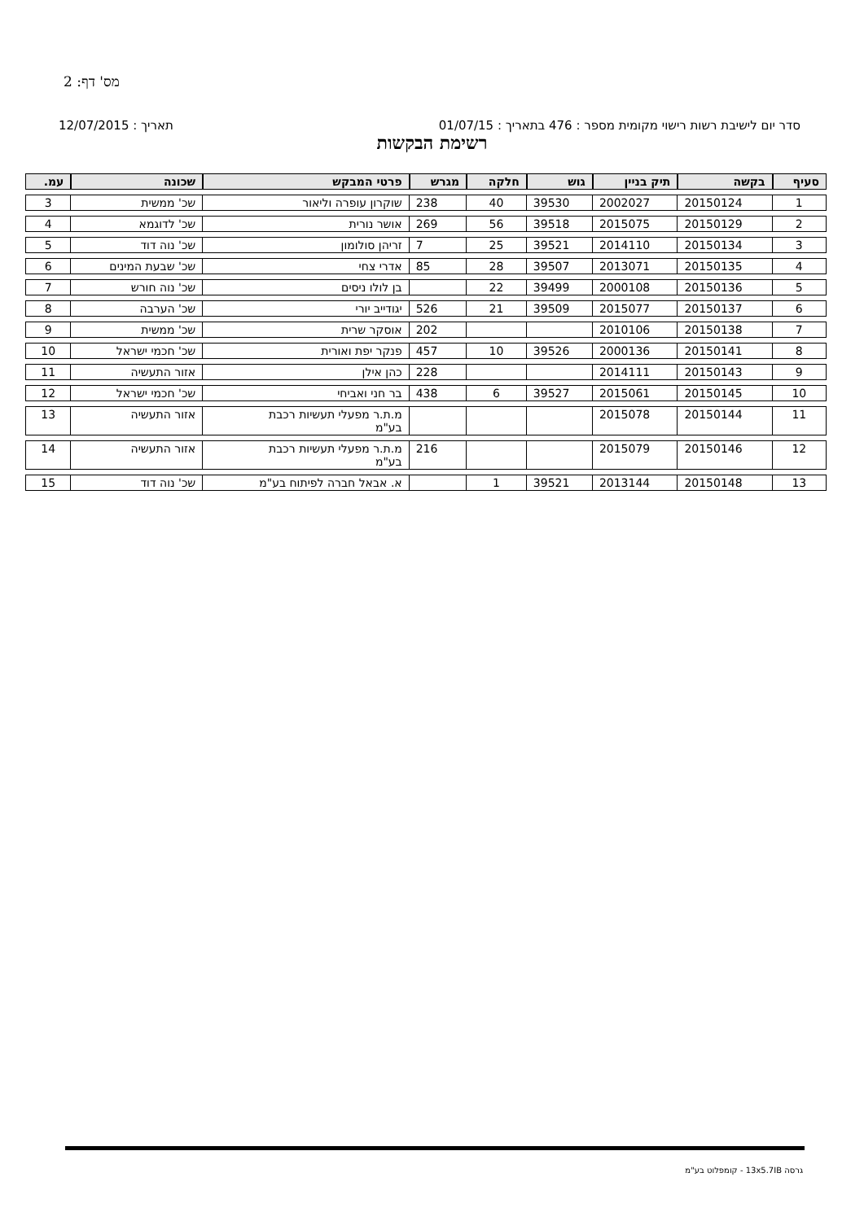מס' דף: 2
סדר יום לישיבת רשות רישוי מקומית מספר : 476 בתאריך : 01/07/15 תאריך : 12/07/2015
רשימת הבקשות
| סעיף | בקשה | תיק בניין | גוש | חלקה | מגרש | פרטי המבקש | שכונה | עמ. |
| --- | --- | --- | --- | --- | --- | --- | --- | --- |
| 1 | 20150124 | 2002027 | 39530 | 40 | 238 | שוקרון עופרה וליאור | שכ' ממשית | 3 |
| 2 | 20150129 | 2015075 | 39518 | 56 | 269 | אושר נורית | שכ' לדוגמא | 4 |
| 3 | 20150134 | 2014110 | 39521 | 25 | 7 | זריהן סולומון | שכ' נוה דוד | 5 |
| 4 | 20150135 | 2013071 | 39507 | 28 | 85 | אדרי צחי | שכ' שבעת המינים | 6 |
| 5 | 20150136 | 2000108 | 39499 | 22 | | בן לולו ניסים | שכ' נוה חורש | 7 |
| 6 | 20150137 | 2015077 | 39509 | 21 | 526 | יגודייב יורי | שכ' הערבה | 8 |
| 7 | 20150138 | 2010106 | | | 202 | אוסקר שרית | שכ' ממשית | 9 |
| 8 | 20150141 | 2000136 | 39526 | 10 | 457 | פנקר יפת ואורית | שכ' חכמי ישראל | 10 |
| 9 | 20150143 | 2014111 | | | 228 | כהן אילן | אזור התעשיה | 11 |
| 10 | 20150145 | 2015061 | 39527 | 6 | 438 | בר חני ואביחי | שכ' חכמי ישראל | 12 |
| 11 | 20150144 | 2015078 | | | | מ.ת.ר מפעלי תעשיות רכבת בע"מ | אזור התעשיה | 13 |
| 12 | 20150146 | 2015079 | | | 216 | מ.ת.ר מפעלי תעשיות רכבת בע"מ | אזור התעשיה | 14 |
| 13 | 20150148 | 2013144 | 39521 | 1 | | א. אבאל חברה לפיתוח בע"מ | שכ' נוה דוד | 15 |
גרסה 13x5.7IB - קומפלוט בע"מ